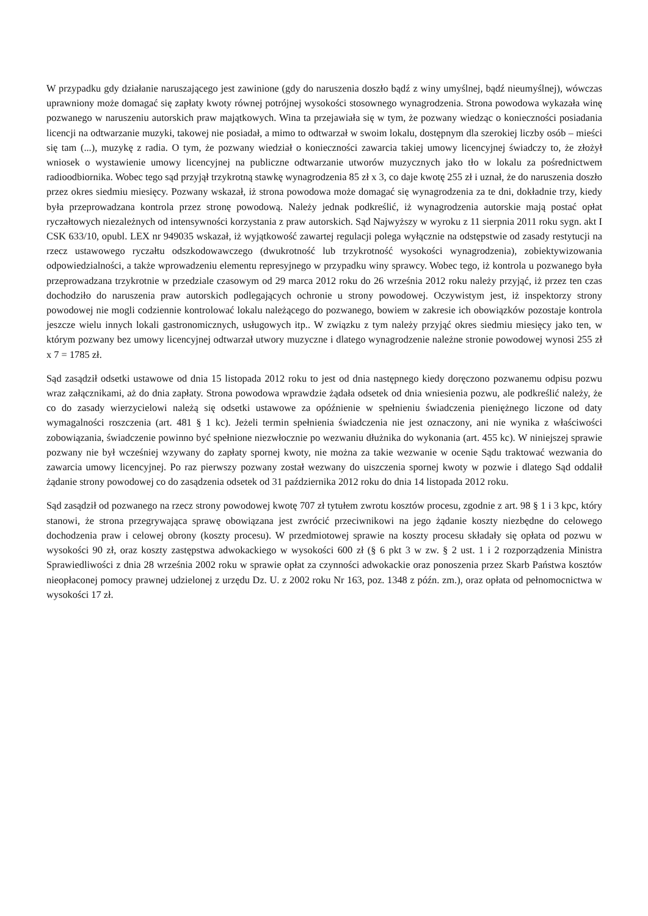W przypadku gdy działanie naruszającego jest zawinione (gdy do naruszenia doszło bądź z winy umyślnej, bądź nieumyślnej), wówczas uprawniony może domagać się zapłaty kwoty równej potrójnej wysokości stosownego wynagrodzenia. Strona powodowa wykazała winę pozwanego w naruszeniu autorskich praw majątkowych. Wina ta przejawiała się w tym, że pozwany wiedząc o konieczności posiadania licencji na odtwarzanie muzyki, takowej nie posiadał, a mimo to odtwarzał w swoim lokalu, dostępnym dla szerokiej liczby osób – mieści się tam (...), muzykę z radia. O tym, że pozwany wiedział o konieczności zawarcia takiej umowy licencyjnej świadczy to, że złożył wniosek o wystawienie umowy licencyjnej na publiczne odtwarzanie utworów muzycznych jako tło w lokalu za pośrednictwem radioodbiornika. Wobec tego sąd przyjął trzykrotną stawkę wynagrodzenia 85 zł x 3, co daje kwotę 255 zł i uznał, że do naruszenia doszło przez okres siedmiu miesięcy. Pozwany wskazał, iż strona powodowa może domagać się wynagrodzenia za te dni, dokładnie trzy, kiedy była przeprowadzana kontrola przez stronę powodową. Należy jednak podkreślić, iż wynagrodzenia autorskie mają postać opłat ryczałtowych niezależnych od intensywności korzystania z praw autorskich. Sąd Najwyższy w wyroku z 11 sierpnia 2011 roku sygn. akt I CSK 633/10, opubl. LEX nr 949035 wskazał, iż wyjątkowość zawartej regulacji polega wyłącznie na odstępstwie od zasady restytucji na rzecz ustawowego ryczałtu odszkodowawczego (dwukrotność lub trzykrotność wysokości wynagrodzenia), zobiektywizowania odpowiedzialności, a także wprowadzeniu elementu represyjnego w przypadku winy sprawcy. Wobec tego, iż kontrola u pozwanego była przeprowadzana trzykrotnie w przedziale czasowym od 29 marca 2012 roku do 26 września 2012 roku należy przyjąć, iż przez ten czas dochodziło do naruszenia praw autorskich podlegających ochronie u strony powodowej. Oczywistym jest, iż inspektorzy strony powodowej nie mogli codziennie kontrolować lokalu należącego do pozwanego, bowiem w zakresie ich obowiązków pozostaje kontrola jeszcze wielu innych lokali gastronomicznych, usługowych itp.. W związku z tym należy przyjąć okres siedmiu miesięcy jako ten, w którym pozwany bez umowy licencyjnej odtwarzał utwory muzyczne i dlatego wynagrodzenie należne stronie powodowej wynosi 255 zł x 7 = 1785 zł.
Sąd zasądził odsetki ustawowe od dnia 15 listopada 2012 roku to jest od dnia następnego kiedy doręczono pozwanemu odpisu pozwu wraz załącznikami, aż do dnia zapłaty. Strona powodowa wprawdzie żądała odsetek od dnia wniesienia pozwu, ale podkreślić należy, że co do zasady wierzycielowi należą się odsetki ustawowe za opóźnienie w spełnieniu świadczenia pieniężnego liczone od daty wymagalności roszczenia (art. 481 § 1 kc). Jeżeli termin spełnienia świadczenia nie jest oznaczony, ani nie wynika z właściwości zobowiązania, świadczenie powinno być spełnione niezwłocznie po wezwaniu dłużnika do wykonania (art. 455 kc). W niniejszej sprawie pozwany nie był wcześniej wzywany do zapłaty spornej kwoty, nie można za takie wezwanie w ocenie Sądu traktować wezwania do zawarcia umowy licencyjnej. Po raz pierwszy pozwany został wezwany do uiszczenia spornej kwoty w pozwie i dlatego Sąd oddalił żądanie strony powodowej co do zasądzenia odsetek od 31 października 2012 roku do dnia 14 listopada 2012 roku.
Sąd zasądził od pozwanego na rzecz strony powodowej kwotę 707 zł tytułem zwrotu kosztów procesu, zgodnie z art. 98 § 1 i 3 kpc, który stanowi, że strona przegrywająca sprawę obowiązana jest zwrócić przeciwnikowi na jego żądanie koszty niezbędne do celowego dochodzenia praw i celowej obrony (koszty procesu). W przedmiotowej sprawie na koszty procesu składały się opłata od pozwu w wysokości 90 zł, oraz koszty zastępstwa adwokackiego w wysokości 600 zł (§ 6 pkt 3 w zw. § 2 ust. 1 i 2 rozporządzenia Ministra Sprawiedliwości z dnia 28 września 2002 roku w sprawie opłat za czynności adwokackie oraz ponoszenia przez Skarb Państwa kosztów nieopłaconej pomocy prawnej udzielonej z urzędu Dz. U. z 2002 roku Nr 163, poz. 1348 z późn. zm.), oraz opłata od pełnomocnictwa w wysokości 17 zł.